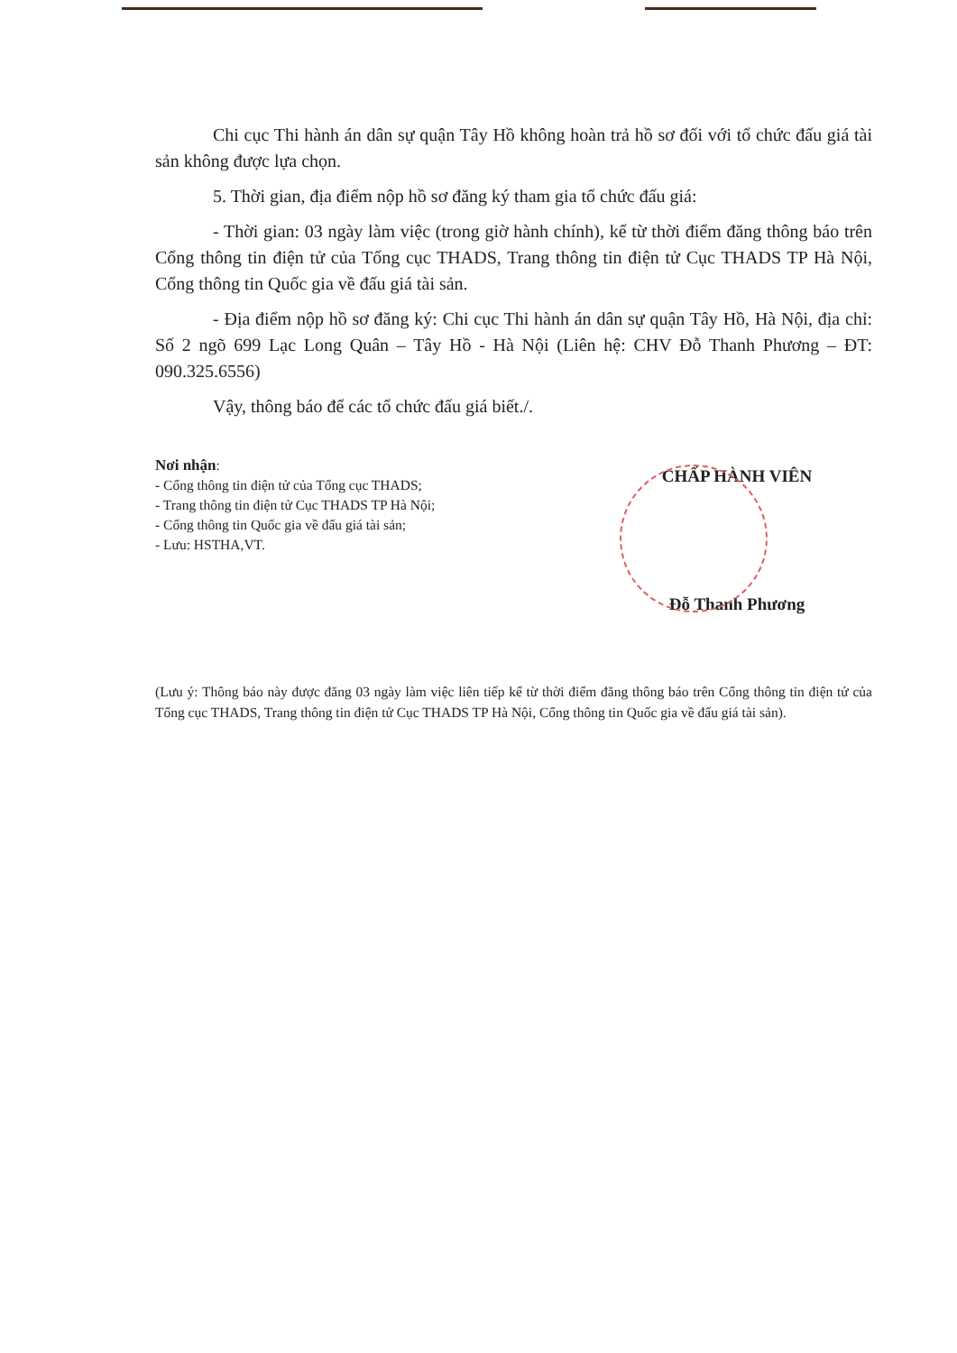Chi cục Thi hành án dân sự quận Tây Hồ không hoàn trả hồ sơ đối với tổ chức đấu giá tài sản không được lựa chọn.
5. Thời gian, địa điểm nộp hồ sơ đăng ký tham gia tổ chức đấu giá:
- Thời gian: 03 ngày làm việc (trong giờ hành chính), kể từ thời điểm đăng thông báo trên Cổng thông tin điện tử của Tổng cục THADS, Trang thông tin điện tử Cục THADS TP Hà Nội, Cổng thông tin Quốc gia về đấu giá tài sản.
- Địa điểm nộp hồ sơ đăng ký: Chi cục Thi hành án dân sự quận Tây Hồ, Hà Nội, địa chỉ: Số 2 ngõ 699 Lạc Long Quân – Tây Hồ - Hà Nội (Liên hệ: CHV Đỗ Thanh Phương – ĐT: 090.325.6556)
Vậy, thông báo để các tổ chức đấu giá biết./.
Nơi nhận:
- Cổng thông tin điện tử của Tổng cục THADS;
- Trang thông tin điện tử Cục THADS TP Hà Nội;
- Cổng thông tin Quốc gia về đấu giá tài sản;
- Lưu: HSTHA,VT.
CHẤP HÀNH VIÊN
Đỗ Thanh Phương
(Lưu ý: Thông báo này được đăng 03 ngày làm việc liên tiếp kể từ thời điểm đăng thông báo trên Cổng thông tin điện tử của Tổng cục THADS, Trang thông tin điện tử Cục THADS TP Hà Nội, Cổng thông tin Quốc gia về đấu giá tài sản).